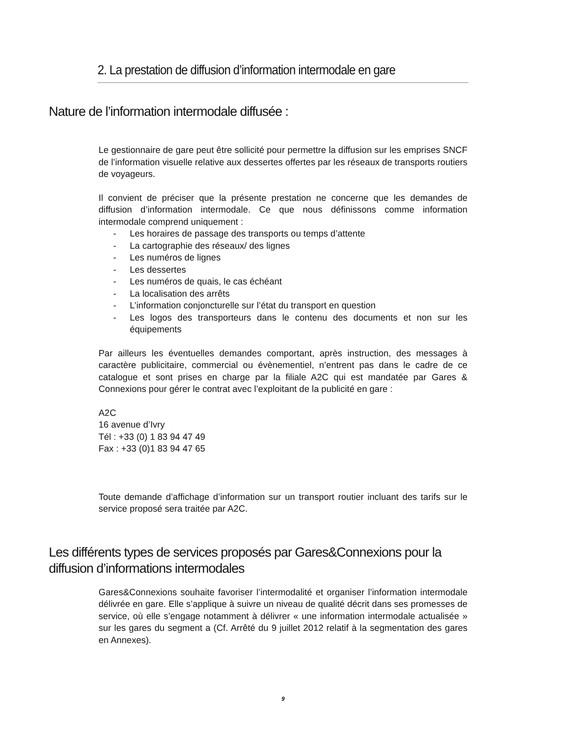2. La prestation de diffusion d’information intermodale en gare
Nature de l’information intermodale diffusée :
Le gestionnaire de gare peut être sollicité pour permettre la diffusion sur les emprises SNCF de l’information visuelle relative aux dessertes offertes par les réseaux de transports routiers de voyageurs.
Il convient de préciser que la présente prestation ne concerne que les demandes de diffusion d’information intermodale. Ce que nous définissons comme information intermodale comprend uniquement :
- Les horaires de passage des transports ou temps d’attente
- La cartographie des réseaux/ des lignes
- Les numéros de lignes
- Les dessertes
- Les numéros de quais, le cas échéant
- La localisation des arrêts
- L’information conjoncturelle sur l’état du transport en question
- Les logos des transporteurs dans le contenu des documents et non sur les équipements
Par ailleurs les éventuelles demandes comportant, après instruction, des messages à caractère publicitaire, commercial ou évènementiel, n’entrent pas dans le cadre de ce catalogue et sont prises en charge par la filiale A2C qui est mandatée par Gares & Connexions pour gérer le contrat avec l’exploitant de la publicité en gare :
A2C
16 avenue d’Ivry
Tél : +33 (0) 1 83 94 47 49
Fax : +33 (0)1 83 94 47 65
Toute demande d’affichage d’information sur un transport routier incluant des tarifs sur le service proposé sera traitée par A2C.
Les différents types de services proposés par Gares&Connexions pour la diffusion d’informations intermodales
Gares&Connexions souhaite favoriser l’intermodalité et organiser l’information intermodale délivrée en gare. Elle s’applique à suivre un niveau de qualité décrit dans ses promesses de service, où elle s’engage notamment à délivrer « une information intermodale actualisée » sur les gares du segment a (Cf. Arrêté du 9 juillet 2012 relatif à la segmentation des gares en Annexes).
9